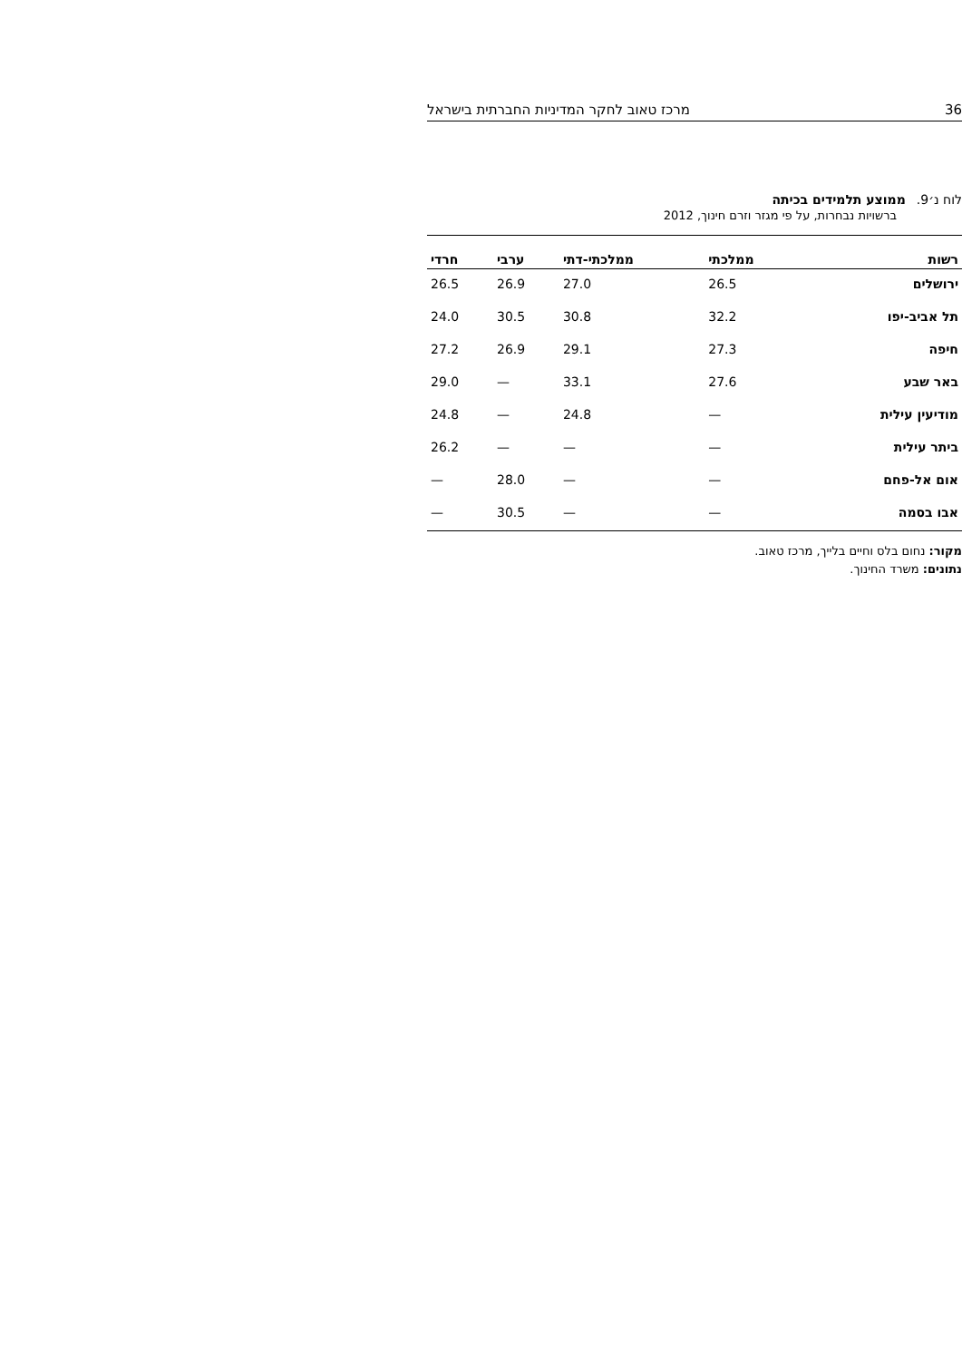36 מרכז טאוב לחקר המדיניות החברתית בישראל
לוח נ׳9. ממוצע תלמידים בכיתה
ברשויות נבחרות, על פי מגזר וזרם חינוך, 2012
| רשות | ממלכתי | ממלכתי-דתי | ערבי | חרדי |
| --- | --- | --- | --- | --- |
| ירושלים | 26.5 | 27.0 | 26.9 | 26.5 |
| תל אביב-יפו | 32.2 | 30.8 | 30.5 | 24.0 |
| חיפה | 27.3 | 29.1 | 26.9 | 27.2 |
| באר שבע | 27.6 | 33.1 | — | 29.0 |
| מודיעין עילית | — | 24.8 | — | 24.8 |
| ביתר עילית | — | — | — | 26.2 |
| אום אל-פחם | — | — | 28.0 | — |
| אבו בסמה | — | — | 30.5 | — |
מקור: נחום בלס וחיים בלייך, מרכז טאוב.
נתונים: משרד החינוך.